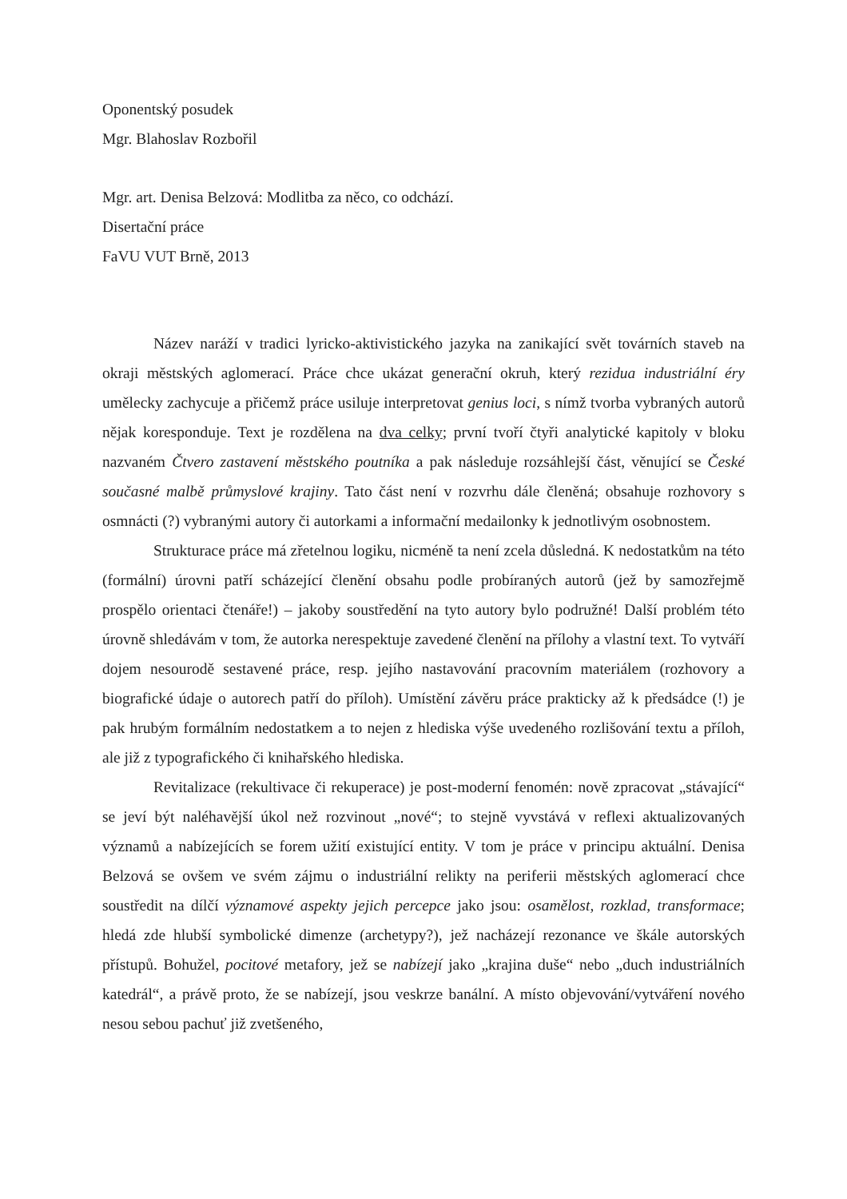Oponentský posudek
Mgr. Blahoslav Rozbořil
Mgr. art. Denisa Belzová: Modlitba za něco, co odchází.
Disertační práce
FaVU VUT Brně, 2013
Název naráží v tradici lyricko-aktivistického jazyka na zanikající svět továrních staveb na okraji městských aglomerací. Práce chce ukázat generační okruh, který rezidua industriální éry umělecky zachycuje a přičemž práce usiluje interpretovat genius loci, s nímž tvorba vybraných autorů nějak koresponduje. Text je rozdělena na dva celky; první tvoří čtyři analytické kapitoly v bloku nazvaném Čtvero zastavení městského poutníka a pak následuje rozsáhlejší část, věnující se České současné malbě průmyslové krajiny. Tato část není v rozvrhu dále členěná; obsahuje rozhovory s osmnácti (?) vybranými autory či autorkami a informační medailonky k jednotlivým osobnostem.
Strukturace práce má zřetelnou logiku, nicméně ta není zcela důsledná. K nedostatkům na této (formální) úrovni patří scházející členění obsahu podle probíraných autorů (jež by samozřejmě prospělo orientaci čtenáře!) – jakoby soustředění na tyto autory bylo podružné! Další problém této úrovně shledávám v tom, že autorka nerespektuje zavedené členění na přílohy a vlastní text. To vytváří dojem nesourodě sestavené práce, resp. jejího nastavování pracovním materiálem (rozhovory a biografické údaje o autorech patří do příloh). Umístění závěru práce prakticky až k předsádce (!) je pak hrubým formálním nedostatkem a to nejen z hlediska výše uvedeného rozlišování textu a příloh, ale již z typografického či knihařského hlediska.
Revitalizace (rekultivace či rekuperace) je post-moderní fenomén: nově zpracovat „stávající“ se jeví být naléhavější úkol než rozvinout „nové“; to stejně vyvstává v reflexi aktualizovaných významů a nabízejících se forem užití existující entity. V tom je práce v principu aktuální. Denisa Belzová se ovšem ve svém zájmu o industriální relikty na periferii městských aglomerací chce soustředit na dílčí významové aspekty jejich percepce jako jsou: osamělost, rozklad, transformace; hledá zde hlubší symbolické dimenze (archetypy?), jež nacházejí rezonance ve škále autorských přístupů. Bohužel, pocitové metafory, jež se nabízejí jako „krajina duše“ nebo „duch industriálních katedrál“, a právě proto, že se nabízejí, jsou veskrze banální. A místo objevování/vytváření nového nesou sebou pachuť již zvetšeného,